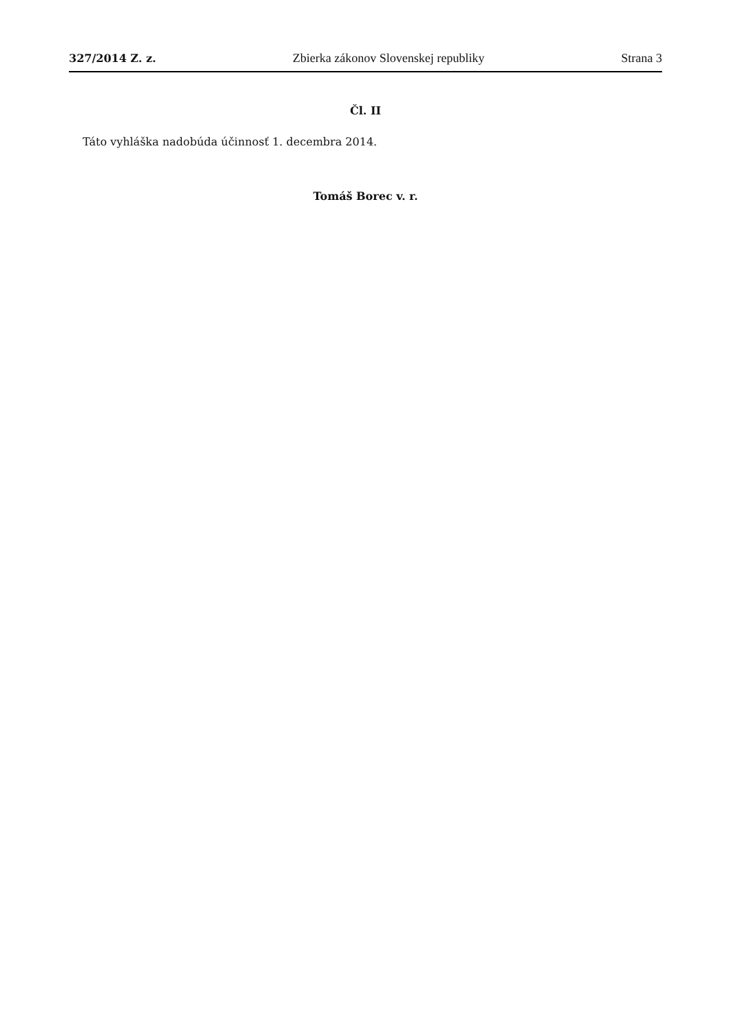327/2014 Z. z. Zbierka zákonov Slovenskej republiky Strana 3
Čl. II
Táto vyhláška nadobúda účinnosť 1. decembra 2014.
Tomáš Borec v. r.